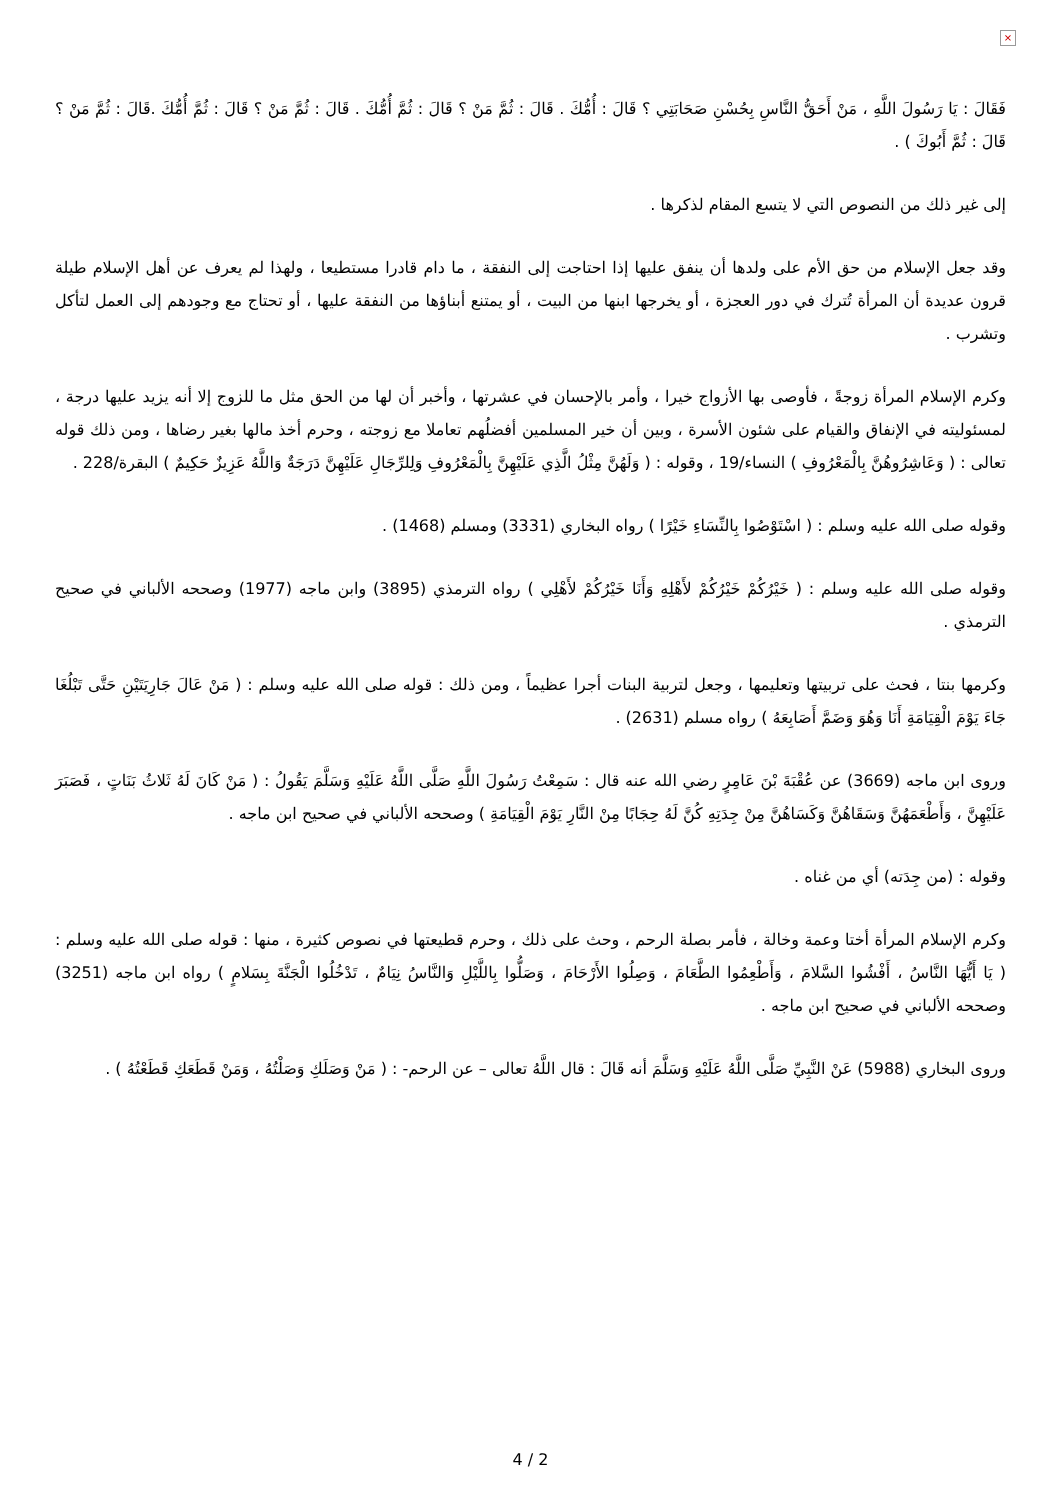×
فَقَالَ : يَا رَسُولَ اللَّهِ ، مَنْ أَحَقُّ النَّاسِ بِحُسْنِ صَحَابَتِي ؟ قَالَ : أُمُّكَ . قَالَ : ثُمَّ مَنْ ؟ قَالَ : ثُمَّ أُمُّكَ . قَالَ : ثُمَّ مَنْ ؟ قَالَ : ثُمَّ أُمُّكَ .قَالَ : ثُمَّ مَنْ ؟ قَالَ : ثُمَّ أَبُوكَ ) .
إلى غير ذلك من النصوص التي لا يتسع المقام لذكرها .
وقد جعل الإسلام من حق الأم على ولدها أن ينفق عليها إذا احتاجت إلى النفقة ، ما دام قادرا مستطيعا ، ولهذا لم يعرف عن أهل الإسلام طيلة قرون عديدة أن المرأة تُترك في دور العجزة ، أو يخرجها ابنها من البيت ، أو يمتنع أبناؤها من النفقة عليها ، أو تحتاج مع وجودهم إلى العمل لتأكل وتشرب .
وكرم الإسلام المرأة زوجةً ، فأوصى بها الأزواج خيرا ، وأمر بالإحسان في عشرتها ، وأخبر أن لها من الحق مثل ما للزوج إلا أنه يزيد عليها درجة ، لمسئوليته في الإنفاق والقيام على شئون الأسرة ، وبين أن خير المسلمين أفضلُهم تعاملا مع زوجته ، وحرم أخذ مالها بغير رضاها ، ومن ذلك قوله تعالى : ( وَعَاشِرُوهُنَّ بِالْمَعْرُوفِ ) النساء/19 ، وقوله : ( وَلَهُنَّ مِثْلُ الَّذِي عَلَيْهِنَّ بِالْمَعْرُوفِ وَلِلرِّجَالِ عَلَيْهِنَّ دَرَجَةٌ وَاللَّهُ عَزِيزٌ حَكِيمٌ ) البقرة/228 .
وقوله صلى الله عليه وسلم : ( اسْتَوْصُوا بِالنِّسَاءِ خَيْرًا ) رواه البخاري (3331) ومسلم (1468) .
وقوله صلى الله عليه وسلم : ( خَيْرُكُمْ خَيْرُكُمْ لأَهْلِهِ وَأَنَا خَيْرُكُمْ لأَهْلِي ) رواه الترمذي (3895) وابن ماجه (1977) وصححه الألباني في صحيح الترمذي .
وكرمها بنتا ، فحث على تربيتها وتعليمها ، وجعل لتربية البنات أجرا عظيماً ، ومن ذلك : قوله صلى الله عليه وسلم : ( مَنْ عَالَ جَارِيَتَيْنِ حَتَّى تَبْلُغَا جَاءَ يَوْمَ الْقِيَامَةِ أَنَا وَهُوَ وَضَمَّ أَصَابِعَهُ ) رواه مسلم (2631) .
وروى ابن ماجه (3669) عن عُقْبَةَ بْنَ عَامِرٍ رضي الله عنه قال : سَمِعْتُ رَسُولَ اللَّهِ صَلَّى اللَّهُ عَلَيْهِ وَسَلَّمَ يَقُولُ : ( مَنْ كَانَ لَهُ ثَلاثُ بَنَاتٍ ، فَصَبَرَ عَلَيْهِنَّ ، وَأَطْعَمَهُنَّ وَسَقَاهُنَّ وَكَسَاهُنَّ مِنْ جِدَتِهِ كُنَّ لَهُ حِجَابًا مِنْ النَّارِ يَوْمَ الْقِيَامَةِ ) وصححه الألباني في صحيح ابن ماجه .
وقوله : (من جِدَته) أي من غناه .
وكرم الإسلام المرأة أختا وعمة وخالة ، فأمر بصلة الرحم ، وحث على ذلك ، وحرم قطيعتها في نصوص كثيرة ، منها : قوله صلى الله عليه وسلم : ( يَا أَيُّهَا النَّاسُ ، أَفْشُوا السَّلامَ ، وَأَطْعِمُوا الطَّعَامَ ، وَصِلُوا الأَرْحَامَ ، وَصَلُّوا بِاللَّيْلِ وَالنَّاسُ نِيَامٌ ، تَدْخُلُوا الْجَنَّةَ بِسَلامٍ ) رواه ابن ماجه (3251) وصححه الألباني في صحيح ابن ماجه .
وروى البخاري (5988) عَنْ النَّبِيِّ صَلَّى اللَّهُ عَلَيْهِ وَسَلَّمَ أنه قَالَ : قال اللَّهُ تعالى – عن الرحم- : ( مَنْ وَصَلَكِ وَصَلْتُهُ ، وَمَنْ قَطَعَكِ قَطَعْتُهُ ) .
4 / 2